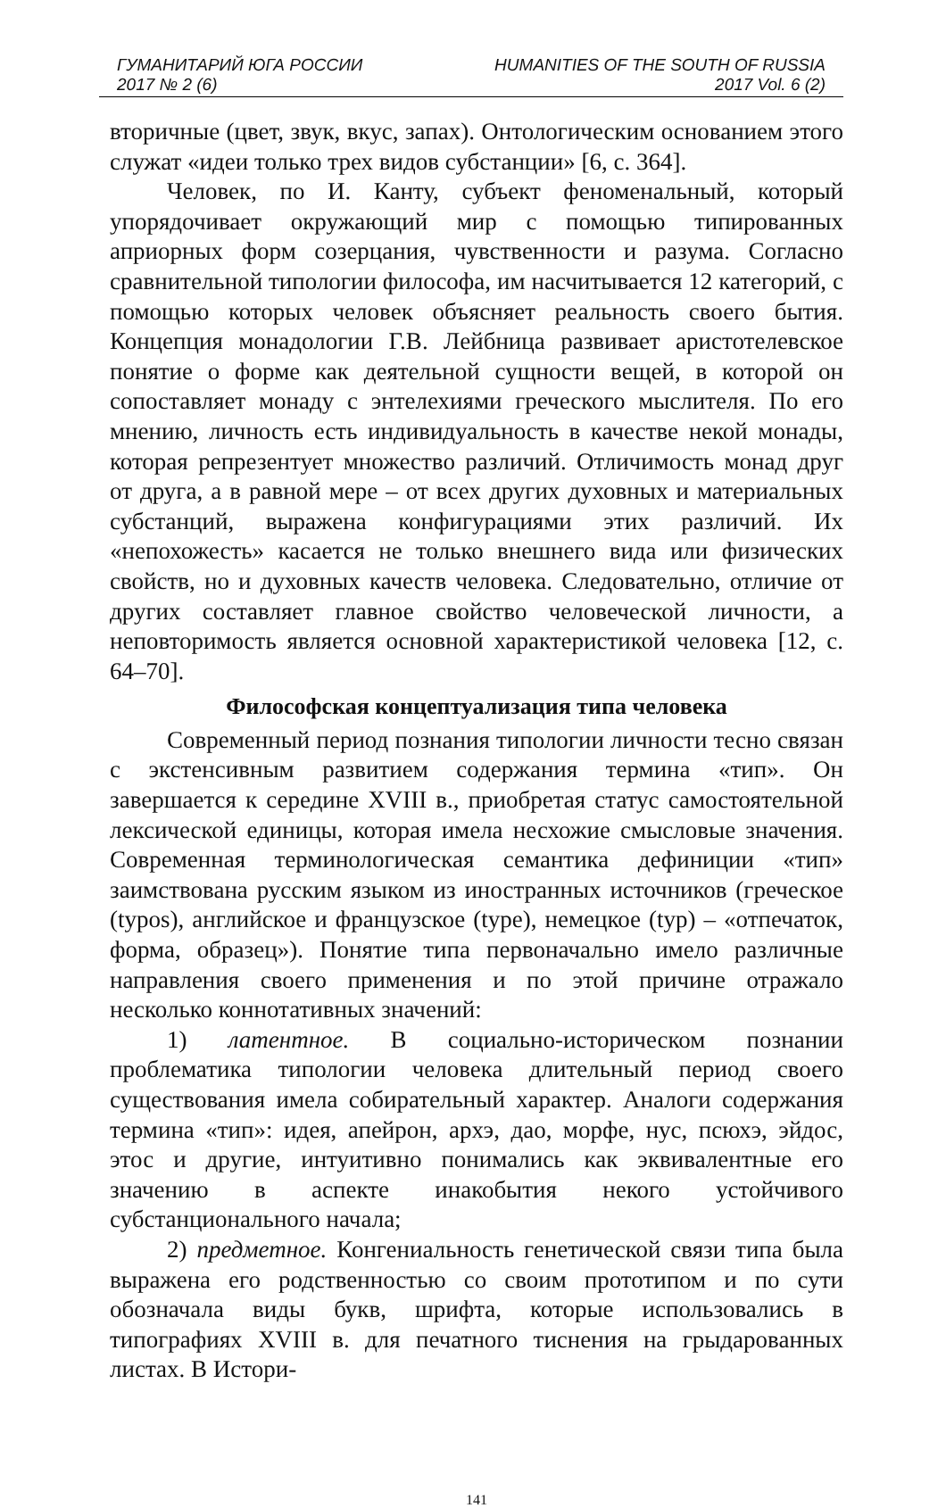ГУМАНИТАРИЙ ЮГА РОССИИ HUMANITIES OF THE SOUTH OF RUSSIA
2017 № 2 (6) 2017 Vol. 6 (2)
вторичные (цвет, звук, вкус, запах). Онтологическим основанием этого служат «идеи только трех видов субстанции» [6, с. 364].
Человек, по И. Канту, субъект феноменальный, который упорядочивает окружающий мир с помощью типированных априорных форм созерцания, чувственности и разума. Согласно сравнительной типологии философа, им насчитывается 12 категорий, с помощью которых человек объясняет реальность своего бытия. Концепция монадологии Г.В. Лейбница развивает аристотелевское понятие о форме как деятельной сущности вещей, в которой он сопоставляет монаду с энтелехиями греческого мыслителя. По его мнению, личность есть индивидуальность в качестве некой монады, которая репрезентует множество различий. Отличимость монад друг от друга, а в равной мере – от всех других духовных и материальных субстанций, выражена конфигурациями этих различий. Их «непохожесть» касается не только внешнего вида или физических свойств, но и духовных качеств человека. Следовательно, отличие от других составляет главное свойство человеческой личности, а неповторимость является основной характеристикой человека [12, с. 64–70].
Философская концептуализация типа человека
Современный период познания типологии личности тесно связан с экстенсивным развитием содержания термина «тип». Он завершается к середине XVIII в., приобретая статус самостоятельной лексической единицы, которая имела несхожие смысловые значения. Современная терминологическая семантика дефиниции «тип» заимствована русским языком из иностранных источников (греческое (typos), английское и французское (type), немецкое (typ) – «отпечаток, форма, образец»). Понятие типа первоначально имело различные направления своего применения и по этой причине отражало несколько коннотативных значений:
1) латентное. В социально-историческом познании проблематика типологии человека длительный период своего существования имела собирательный характер. Аналоги содержания термина «тип»: идея, апейрон, архэ, дао, морфе, нус, псюхэ, эйдос, этос и другие, интуитивно понимались как эквивалентные его значению в аспекте инакобытия некого устойчивого субстанционального начала;
2) предметное. Конгениальность генетической связи типа была выражена его родственностью со своим прототипом и по сути обозначала виды букв, шрифта, которые использовались в типографиях XVIII в. для печатного тиснения на грыдарованных листах. В Истори-
141